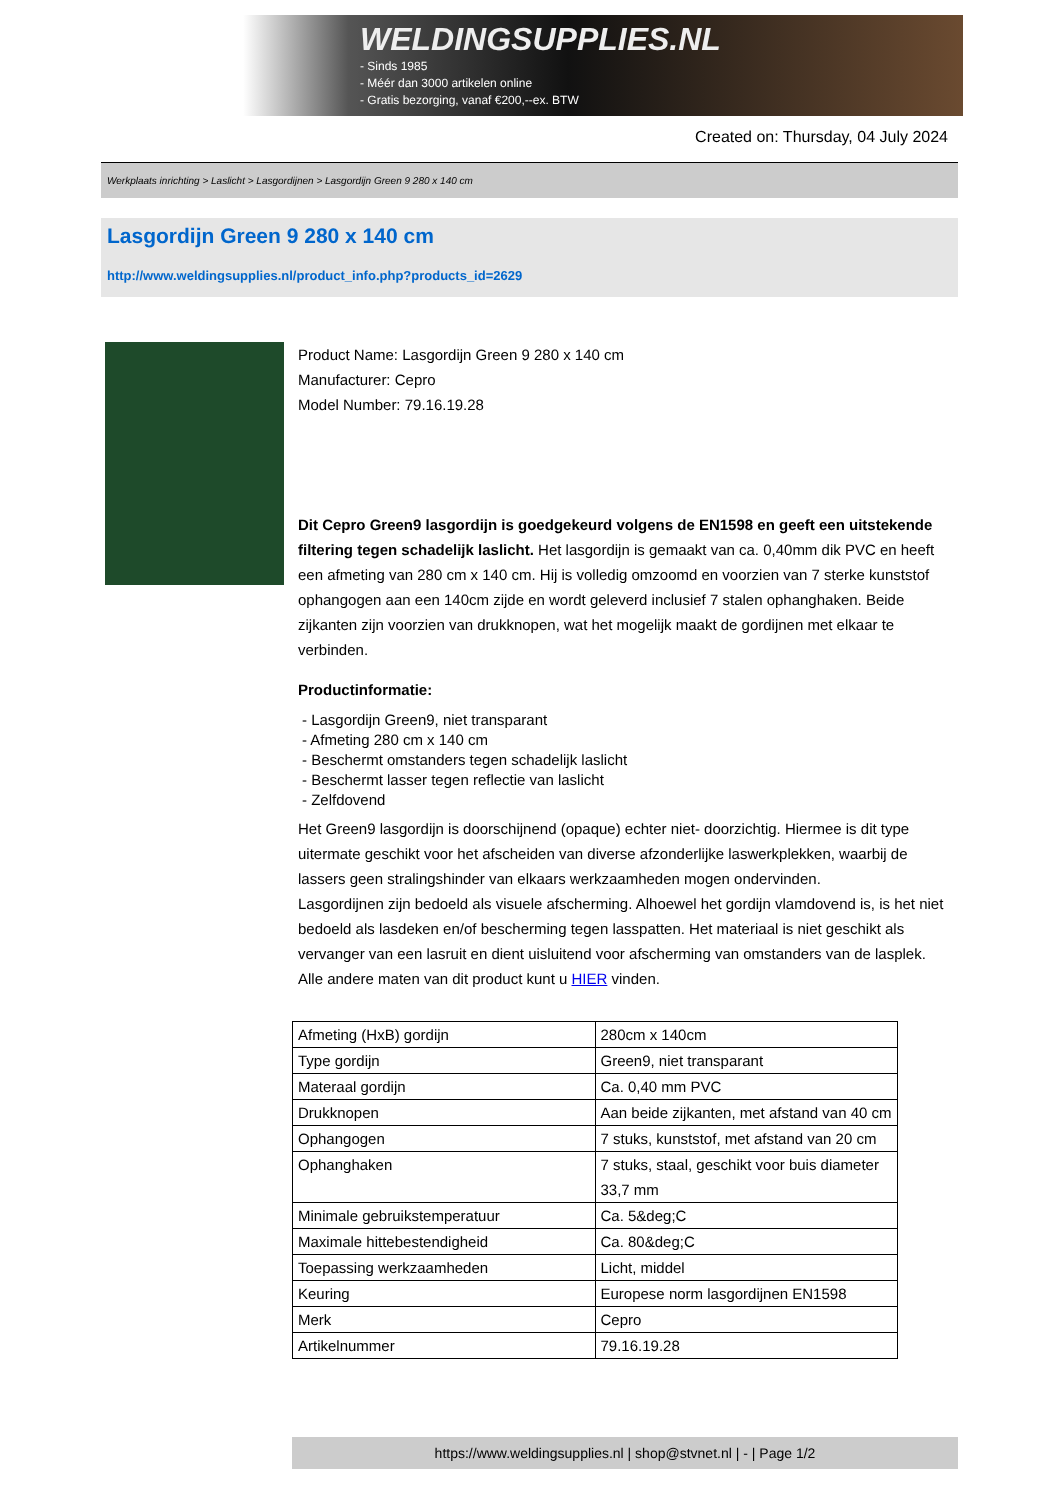WELDINGSUPPLIES.NL
- Sinds 1985
- Méér dan 3000 artikelen online
- Gratis bezorging, vanaf €200,--ex. BTW
Created on: Thursday, 04 July 2024
Werkplaats inrichting > Laslicht > Lasgordijnen > Lasgordijn Green 9 280 x 140 cm
Lasgordijn Green 9 280 x 140 cm
http://www.weldingsupplies.nl/product_info.php?products_id=2629
Product Name: Lasgordijn Green 9 280 x 140 cm
Manufacturer: Cepro
Model Number: 79.16.19.28
Dit Cepro Green9 lasgordijn is goedgekeurd volgens de EN1598 en geeft een uitstekende filtering tegen schadelijk laslicht. Het lasgordijn is gemaakt van ca. 0,40mm dik PVC en heeft een afmeting van 280 cm x 140 cm. Hij is volledig omzoomd en voorzien van 7 sterke kunststof ophangogen aan een 140cm zijde en wordt geleverd inclusief 7 stalen ophanghaken. Beide zijkanten zijn voorzien van drukknopen, wat het mogelijk maakt de gordijnen met elkaar te verbinden.
Productinformatie:
- Lasgordijn Green9, niet transparant
- Afmeting 280 cm x 140 cm
- Beschermt omstanders tegen schadelijk laslicht
- Beschermt lasser tegen reflectie van laslicht
- Zelfdovend
Het Green9 lasgordijn is doorschijnend (opaque) echter niet- doorzichtig. Hiermee is dit type uitermate geschikt voor het afscheiden van diverse afzonderlijke laswerkplekken, waarbij de lassers geen stralingshinder van elkaars werkzaamheden mogen ondervinden.
Lasgordijnen zijn bedoeld als visuele afscherming. Alhoewel het gordijn vlamdovend is, is het niet bedoeld als lasdeken en/of bescherming tegen lasspatten. Het materiaal is niet geschikt als vervanger van een lasruit en dient uisluitend voor afscherming van omstanders van de lasplek.
Alle andere maten van dit product kunt u HIER vinden.
| Afmeting (HxB) gordijn | 280cm x 140cm |
| Type gordijn | Green9, niet transparant |
| Materaal gordijn | Ca. 0,40 mm PVC |
| Drukknopen | Aan beide zijkanten, met afstand van 40 cm |
| Ophangogen | 7 stuks, kunststof, met afstand van 20 cm |
| Ophanghaken | 7 stuks, staal, geschikt voor buis diameter 33,7 mm |
| Minimale gebruikstemperatuur | Ca. 5&deg;C |
| Maximale hittebestendigheid | Ca. 80&deg;C |
| Toepassing werkzaamheden | Licht, middel |
| Keuring | Europese norm lasgordijnen EN1598 |
| Merk | Cepro |
| Artikelnummer | 79.16.19.28 |
https://www.weldingsupplies.nl | shop@stvnet.nl | - | Page 1/2